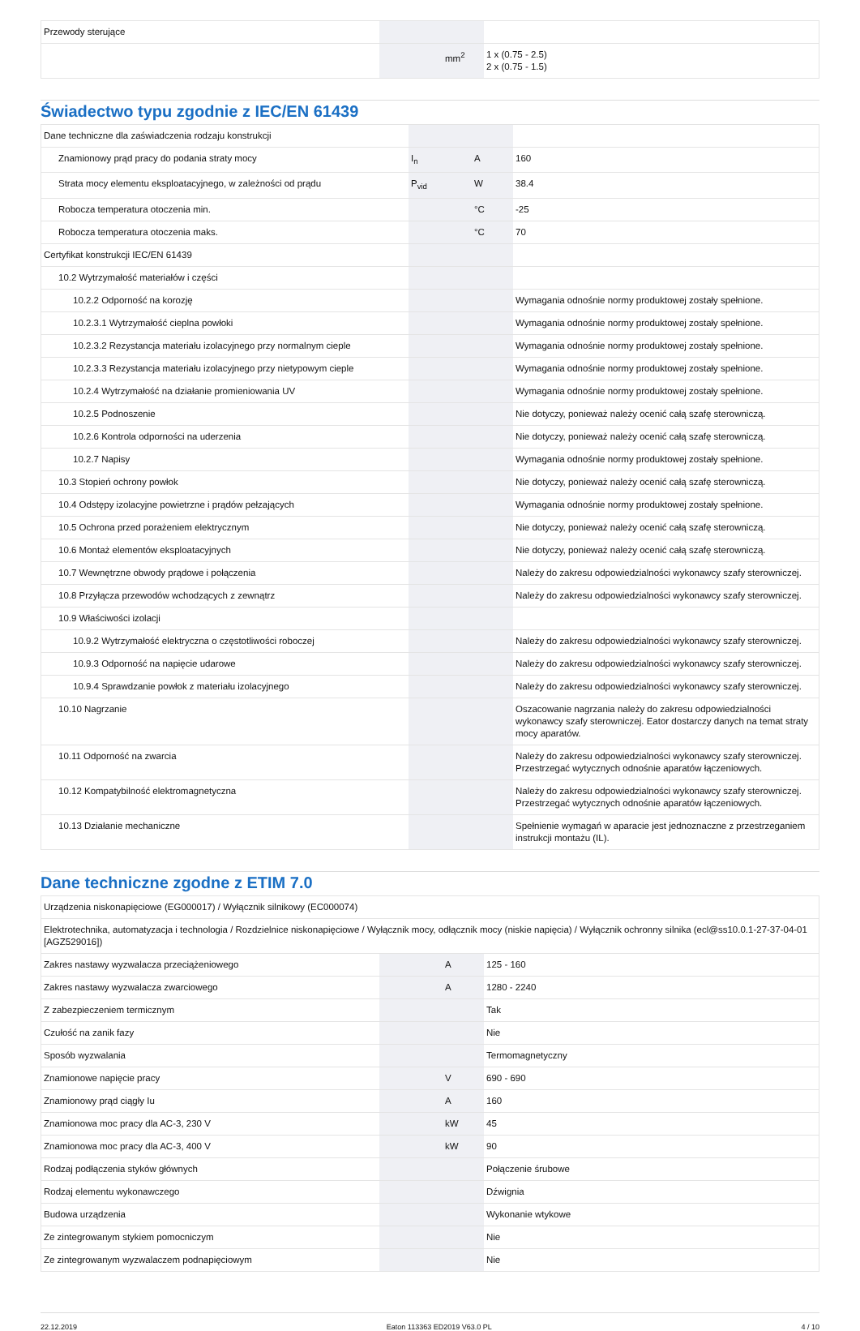| Przewody sterujące | | | |
| | | mm<sup>2</sup> | 1 x (0.75 - 2.5) 2 x (0.75 - 1.5) |
Świadectwo typu zgodnie z IEC/EN 61439
| Dane techniczne dla zaświadczenia rodzaju konstrukcji | | | |
| Znamionowy prąd pracy do podania straty mocy | I<sub>n</sub> | A | 160 |
| Strata mocy elementu eksploatacyjnego, w zależności od prądu | P<sub>vid</sub> | W | 38.4 |
| Robocza temperatura otoczenia min. | | °C | -25 |
| Robocza temperatura otoczenia maks. | | °C | 70 |
| Certyfikat konstrukcji IEC/EN 61439 | | | |
| 10.2 Wytrzymałość materiałów i części | | | |
| 10.2.2 Odporność na korozję | | | Wymagania odnośnie normy produktowej zostały spełnione. |
| 10.2.3.1 Wytrzymałość cieplna powłoki | | | Wymagania odnośnie normy produktowej zostały spełnione. |
| 10.2.3.2 Rezystancja materiału izolacyjnego przy normalnym cieple | | | Wymagania odnośnie normy produktowej zostały spełnione. |
| 10.2.3.3 Rezystancja materiału izolacyjnego przy nietypowym cieple | | | Wymagania odnośnie normy produktowej zostały spełnione. |
| 10.2.4 Wytrzymałość na działanie promieniowania UV | | | Wymagania odnośnie normy produktowej zostały spełnione. |
| 10.2.5 Podnoszenie | | | Nie dotyczy, ponieważ należy ocenić całą szafę sterowniczą. |
| 10.2.6 Kontrola odporności na uderzenia | | | Nie dotyczy, ponieważ należy ocenić całą szafę sterowniczą. |
| 10.2.7 Napisy | | | Wymagania odnośnie normy produktowej zostały spełnione. |
| 10.3 Stopień ochrony powłok | | | Nie dotyczy, ponieważ należy ocenić całą szafę sterowniczą. |
| 10.4 Odstępy izolacyjne powietrzne i prądów pełzających | | | Wymagania odnośnie normy produktowej zostały spełnione. |
| 10.5 Ochrona przed porażeniem elektrycznym | | | Nie dotyczy, ponieważ należy ocenić całą szafę sterowniczą. |
| 10.6 Montaż elementów eksploatacyjnych | | | Nie dotyczy, ponieważ należy ocenić całą szafę sterowniczą. |
| 10.7 Wewnętrzne obwody prądowe i połączenia | | | Należy do zakresu odpowiedzialności wykonawcy szafy sterowniczej. |
| 10.8 Przyłącza przewodów wchodzących z zewnątrz | | | Należy do zakresu odpowiedzialności wykonawcy szafy sterowniczej. |
| 10.9 Właściwości izolacji | | | |
| 10.9.2 Wytrzymałość elektryczna o częstotliwości roboczej | | | Należy do zakresu odpowiedzialności wykonawcy szafy sterowniczej. |
| 10.9.3 Odporność na napięcie udarowe | | | Należy do zakresu odpowiedzialności wykonawcy szafy sterowniczej. |
| 10.9.4 Sprawdzanie powłok z materiału izolacyjnego | | | Należy do zakresu odpowiedzialności wykonawcy szafy sterowniczej. |
| 10.10 Nagrzanie | | | Oszacowanie nagrzania należy do zakresu odpowiedzialności wykonawcy szafy sterowniczej. Eator dostarczy danych na temat straty mocy aparatów. |
| 10.11 Odporność na zwarcia | | | Należy do zakresu odpowiedzialności wykonawcy szafy sterowniczej. Przestrzegać wytycznych odnośnie aparatów łączeniowych. |
| 10.12 Kompatybilność elektromagnetyczna | | | Należy do zakresu odpowiedzialności wykonawcy szafy sterowniczej. Przestrzegać wytycznych odnośnie aparatów łączeniowych. |
| 10.13 Działanie mechaniczne | | | Spełnienie wymagań w aparacie jest jednoznaczne z przestrzeganiem instrukcji montażu (IL). |
Dane techniczne zgodne z ETIM 7.0
| Urządzenia niskonapięciowe (EG000017) / Wyłącznik silnikowy (EC000074) | | | |
| Elektrotechnika, automatyzacja i technologia / Rozdzielnice niskonapięciowe / Wyłącznik mocy, odłącznik mocy (niskie napięcia) / Wyłącznik ochronny silnika (ecl@ss10.0.1-27-37-04-01 [AGZ529016]) | | | |
| Zakres nastawy wyzwalacza przeciążeniowego | | A | 125 - 160 |
| Zakres nastawy wyzwalacza zwarciowego | | A | 1280 - 2240 |
| Z zabezpieczeniem termicznym | | | Tak |
| Czułość na zanik fazy | | | Nie |
| Sposób wyzwalania | | | Termomagnetyczny |
| Znamionowe napięcie pracy | | V | 690 - 690 |
| Znamionowy prąd ciągły Iu | | A | 160 |
| Znamionowa moc pracy dla AC-3, 230 V | | kW | 45 |
| Znamionowa moc pracy dla AC-3, 400 V | | kW | 90 |
| Rodzaj podłączenia styków głównych | | | Połączenie śrubowe |
| Rodzaj elementu wykonawczego | | | Dźwignia |
| Budowa urządzenia | | | Wykonanie wtykowe |
| Ze zintegrowanym stykiem pomocniczym | | | Nie |
| Ze zintegrowanym wyzwalaczem podnapięciowym | | | Nie |
22.12.2019 Eaton 113363 ED2019 V63.0 PL 4 / 10